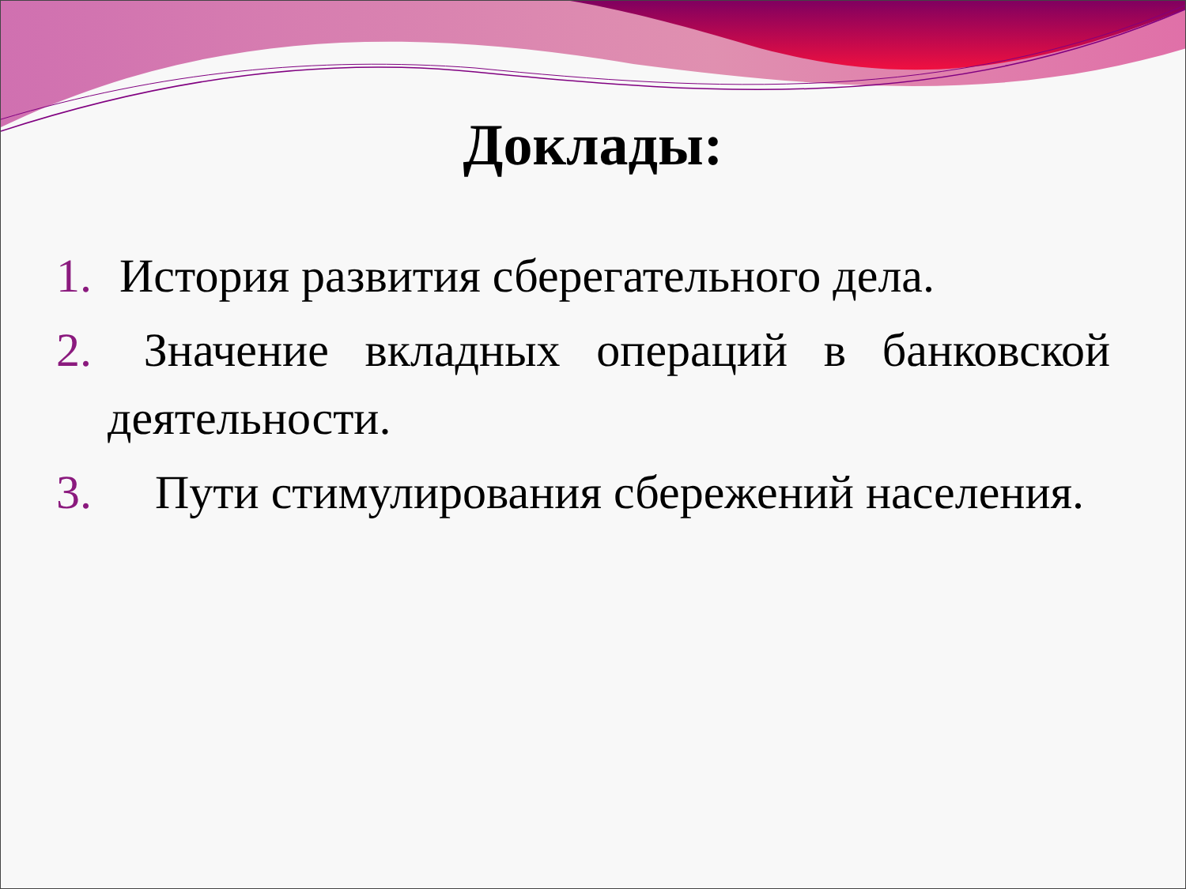Доклады:
1. История развития сберегательного дела.
2. Значение вкладных операций в банковской деятельности.
3. Пути стимулирования сбережений населения.